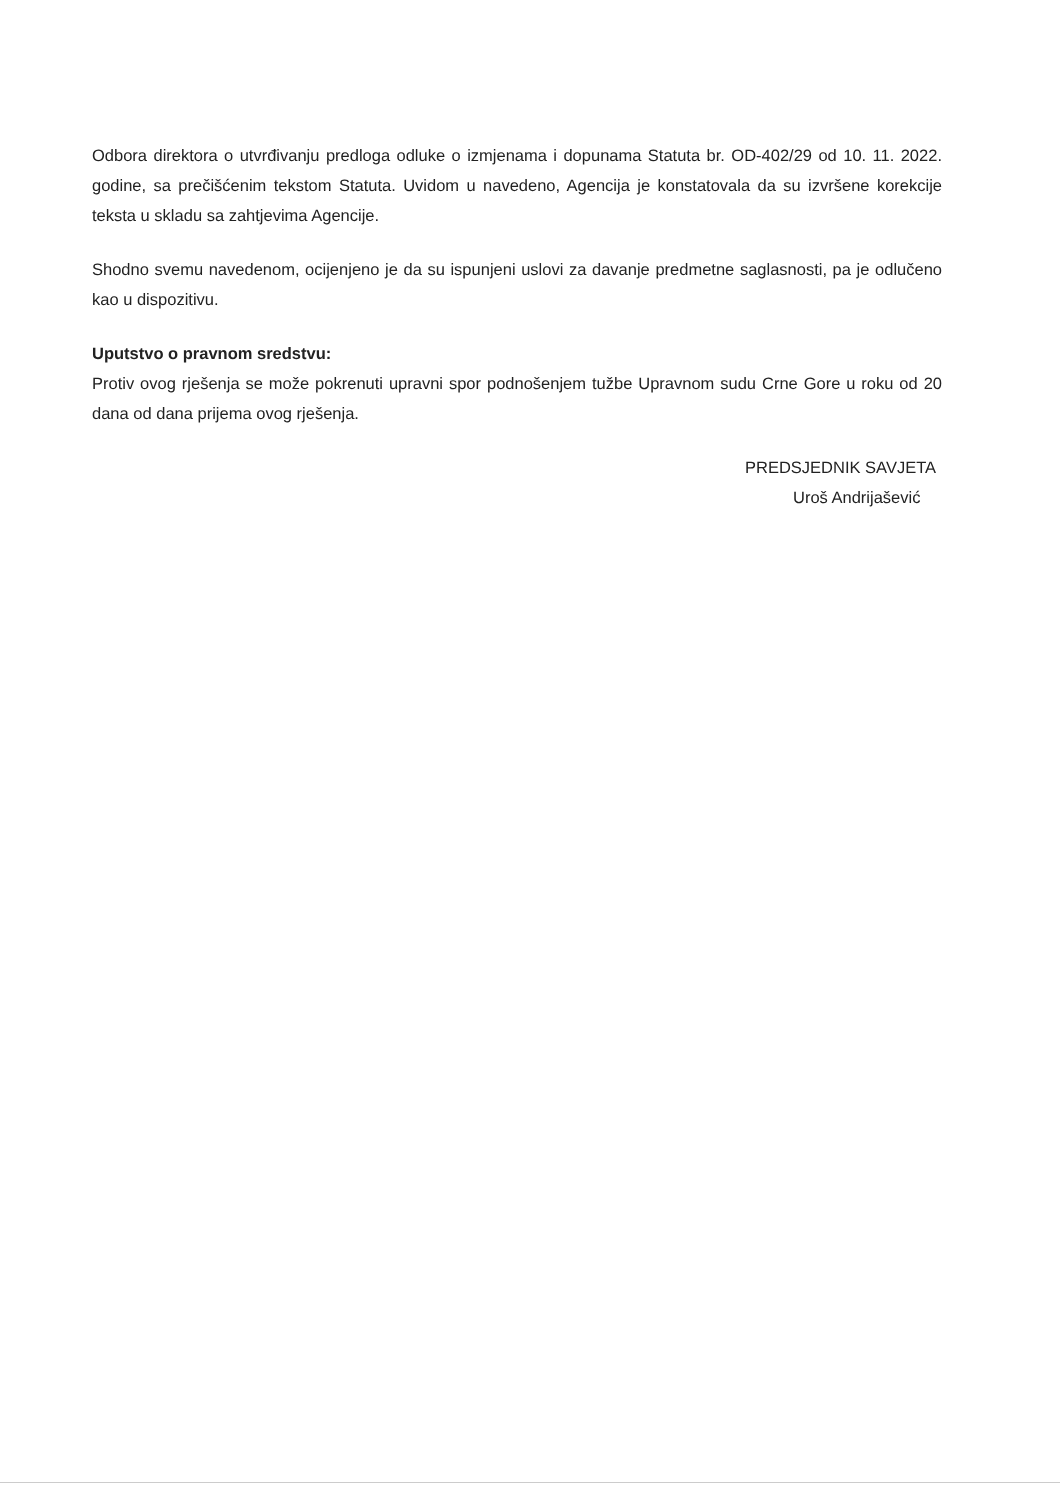Odbora direktora o utvrđivanju predloga odluke o izmjenama i dopunama Statuta br. OD-402/29 od 10. 11. 2022. godine, sa prečišćenim tekstom Statuta. Uvidom u navedeno, Agencija je konstatovala da su izvršene korekcije teksta u skladu sa zahtjevima Agencije.
Shodno svemu navedenom, ocijenjeno je da su ispunjeni uslovi za davanje predmetne saglasnosti, pa je odlučeno kao u dispozitivu.
Uputstvo o pravnom sredstvu:
Protiv ovog rješenja se može pokrenuti upravni spor podnošenjem tužbe Upravnom sudu Crne Gore u roku od 20 dana od dana prijema ovog rješenja.
PREDSJEDNIK SAVJETA
Uroš Andrijašević